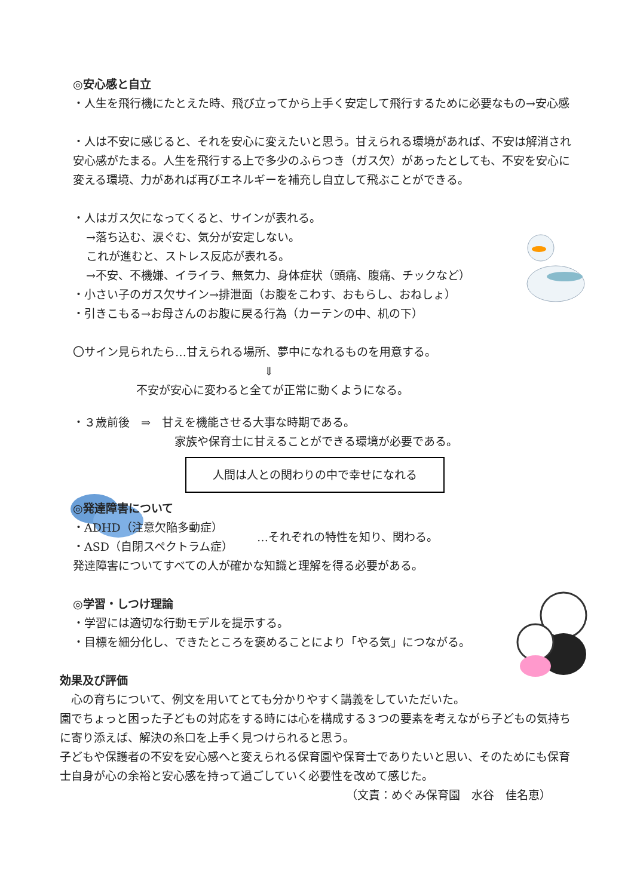◎安心感と自立
・人生を飛行機にたとえた時、飛び立ってから上手く安定して飛行するために必要なもの→安心感
・人は不安に感じると、それを安心に変えたいと思う。甘えられる環境があれば、不安は解消され安心感がたまる。人生を飛行する上で多少のふらつき（ガス欠）があったとしても、不安を安心に変える環境、力があれば再びエネルギーを補充し自立して飛ぶことができる。
・人はガス欠になってくると、サインが表れる。
→落ち込む、涙ぐむ、気分が安定しない。
これが進むと、ストレス反応が表れる。
→不安、不機嫌、イライラ、無気力、身体症状（頭痛、腹痛、チックなど）
・小さい子のガス欠サイン→排泄面（お腹をこわす、おもらし、おねしょ）
・引きこもる→お母さんのお腹に戻る行為（カーテンの中、机の下）
〇サイン見られたら…甘えられる場所、夢中になれるものを用意する。
⇓
不安が安心に変わると全てが正常に動くようになる。
・３歳前後　⇒　甘えを機能させる大事な時期である。
家族や保育士に甘えることができる環境が必要である。
人間は人との関わりの中で幸せになれる
◎発達障害について
・ADHD（注意欠陥多動症）
・ASD（自閉スペクトラム症）
…それぞれの特性を知り、関わる。
発達障害についてすべての人が確かな知識と理解を得る必要がある。
◎学習・しつけ理論
・学習には適切な行動モデルを提示する。
・目標を細分化し、できたところを褒めることにより「やる気」につながる。
効果及び評価
　心の育ちについて、例文を用いてとても分かりやすく講義をしていただいた。
園でちょっと困った子どもの対応をする時には心を構成する３つの要素を考えながら子どもの気持ちに寄り添えば、解決の糸口を上手く見つけられると思う。
子どもや保護者の不安を安心感へと変えられる保育園や保育士でありたいと思い、そのためにも保育士自身が心の余裕と安心感を持って過ごしていく必要性を改めて感じた。
（文責：めぐみ保育園　水谷　佳名恵）